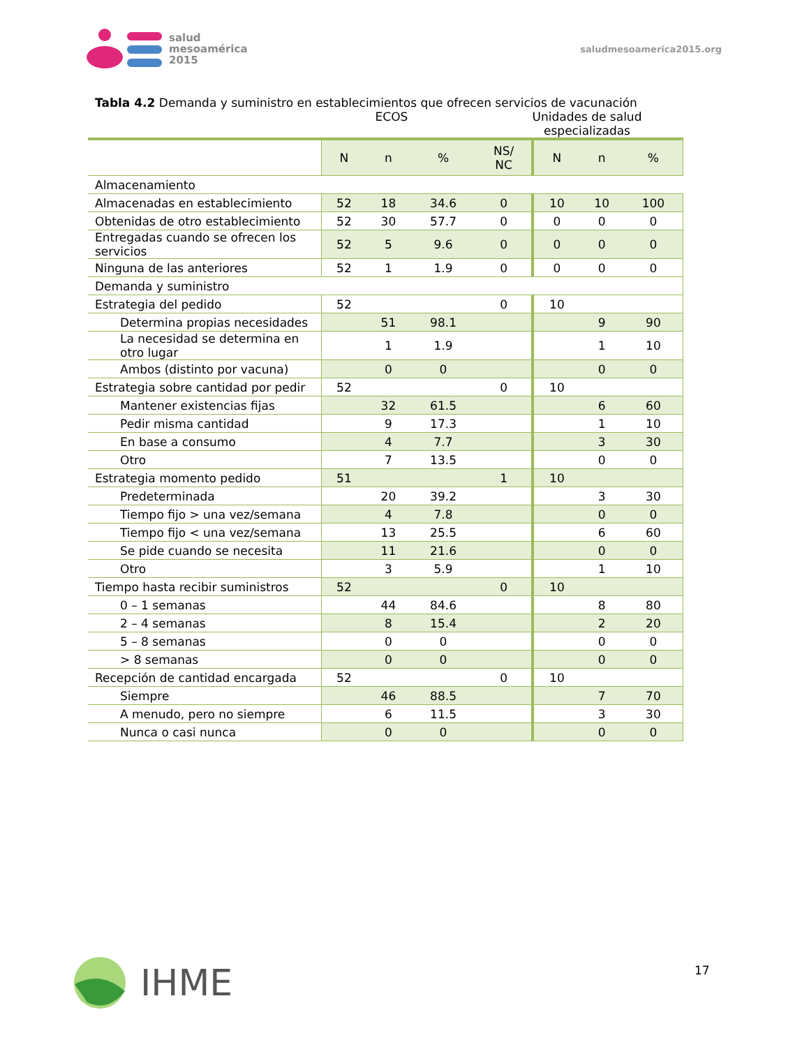salud
mesoamérica
2015
saludmesoamerica2015.org
Tabla 4.2 Demanda y suministro en establecimientos que ofrecen servicios de vacunación
ECOS Unidades de salud
especializadas
| | N | n | % | NS/ NC | N | n | % |
| --- | --- | --- | --- | --- | --- | --- | --- |
| Almacenamiento | | | | | | | |
| Almacenadas en establecimiento | 52 | 18 | 34.6 | 0 | 10 | 10 | 100 |
| Obtenidas de otro establecimiento | 52 | 30 | 57.7 | 0 | 0 | 0 | 0 |
| Entregadas cuando se ofrecen los servicios | 52 | 5 | 9.6 | 0 | 0 | 0 | 0 |
| Ninguna de las anteriores | 52 | 1 | 1.9 | 0 | 0 | 0 | 0 |
| Demanda y suministro | | | | | | | |
| Estrategia del pedido | 52 | | | 0 | 10 | | |
| Determina propias necesidades | | 51 | 98.1 | | | 9 | 90 |
| La necesidad se determina en otro lugar | | 1 | 1.9 | | | 1 | 10 |
| Ambos (distinto por vacuna) | | 0 | 0 | | | 0 | 0 |
| Estrategia sobre cantidad por pedir | 52 | | | 0 | 10 | | |
| Mantener existencias fijas | | 32 | 61.5 | | | 6 | 60 |
| Pedir misma cantidad | | 9 | 17.3 | | | 1 | 10 |
| En base a consumo | | 4 | 7.7 | | | 3 | 30 |
| Otro | | 7 | 13.5 | | | 0 | 0 |
| Estrategia momento pedido | 51 | | | 1 | 10 | | |
| Predeterminada | | 20 | 39.2 | | | 3 | 30 |
| Tiempo fijo > una vez/semana | | 4 | 7.8 | | | 0 | 0 |
| Tiempo fijo < una vez/semana | | 13 | 25.5 | | | 6 | 60 |
| Se pide cuando se necesita | | 11 | 21.6 | | | 0 | 0 |
| Otro | | 3 | 5.9 | | | 1 | 10 |
| Tiempo hasta recibir suministros | 52 | | | 0 | 10 | | |
| 0 – 1 semanas | | 44 | 84.6 | | | 8 | 80 |
| 2 – 4 semanas | | 8 | 15.4 | | | 2 | 20 |
| 5 – 8 semanas | | 0 | 0 | | | 0 | 0 |
| > 8 semanas | | 0 | 0 | | | 0 | 0 |
| Recepción de cantidad encargada | 52 | | | 0 | 10 | | |
| Siempre | | 46 | 88.5 | | | 7 | 70 |
| A menudo, pero no siempre | | 6 | 11.5 | | | 3 | 30 |
| Nunca o casi nunca | | 0 | 0 | | | 0 | 0 |
IHME 17